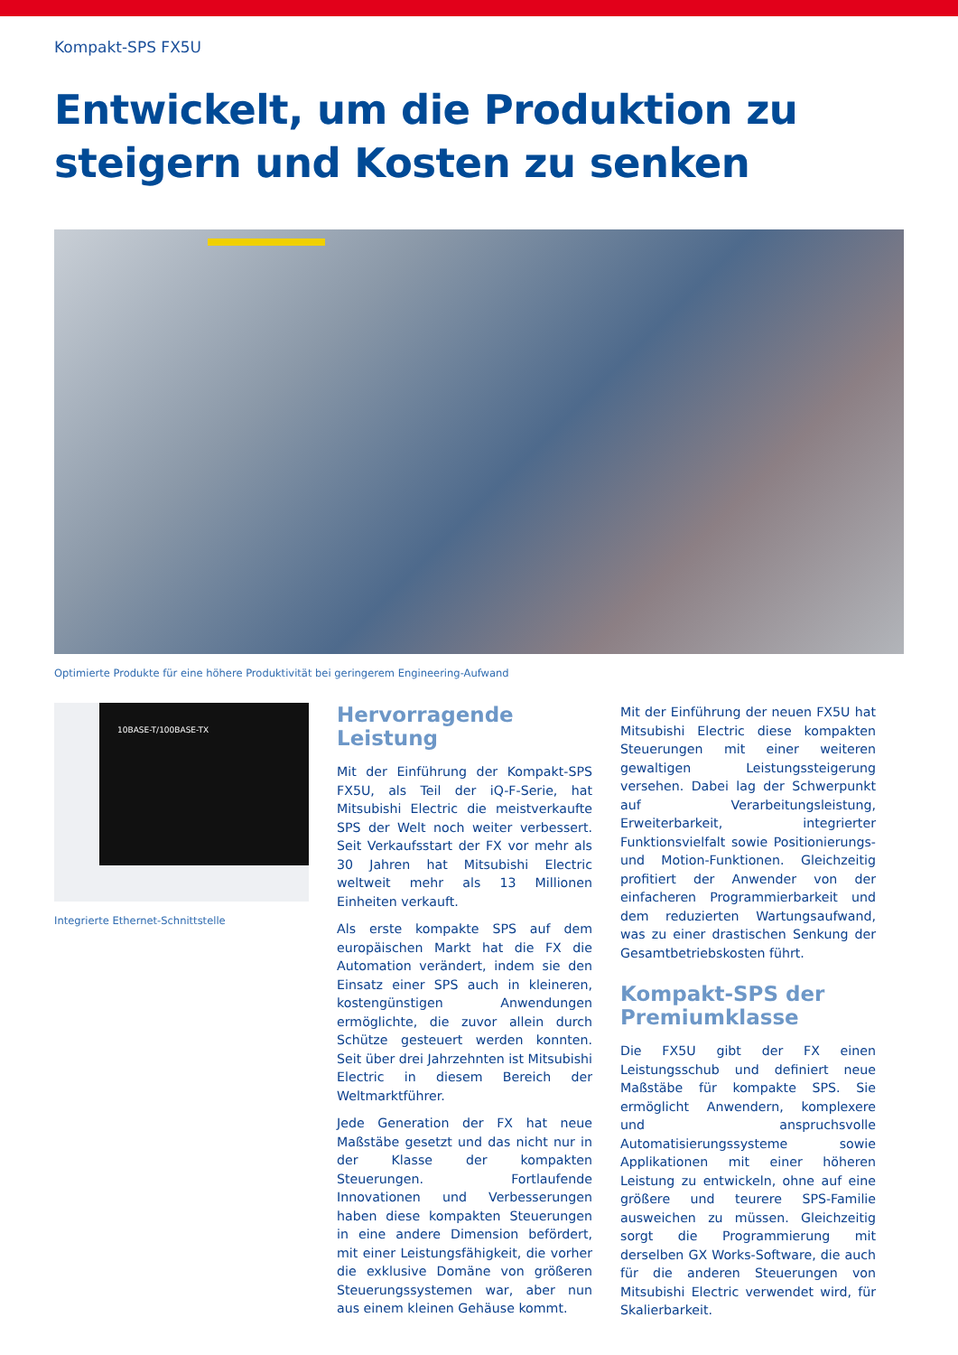Kompakt-SPS FX5U
Entwickelt, um die Produktion zu
steigern und Kosten zu senken
Optimierte Produkte für eine höhere Produktivität bei geringerem Engineering-Aufwand
10BASE-T/100BASE-TX
Integrierte Ethernet-Schnittstelle
Hervorragende Leistung
Mit der Einführung der Kompakt-SPS FX5U, als Teil der iQ-F-Serie, hat Mitsubishi Electric die meistverkaufte SPS der Welt noch weiter verbessert. Seit Verkaufsstart der FX vor mehr als 30 Jahren hat Mitsubishi Electric weltweit mehr als 13 Millionen Einheiten verkauft.
Als erste kompakte SPS auf dem europäischen Markt hat die FX die Automation verändert, indem sie den Einsatz einer SPS auch in kleineren, kostengünstigen Anwendungen ermöglichte, die zuvor allein durch Schütze gesteuert werden konnten. Seit über drei Jahrzehnten ist Mitsubishi Electric in diesem Bereich der Weltmarktführer.
Jede Generation der FX hat neue Maßstäbe gesetzt und das nicht nur in der Klasse der kompakten Steuerungen. Fortlaufende Innovationen und Verbesserungen haben diese kompakten Steuerungen in eine andere Dimension befördert, mit einer Leistungsfähigkeit, die vorher die exklusive Domäne von größeren Steuerungssystemen war, aber nun aus einem kleinen Gehäuse kommt.
Mit der Einführung der neuen FX5U hat Mitsubishi Electric diese kompakten Steuerungen mit einer weiteren gewaltigen Leistungssteigerung versehen. Dabei lag der Schwerpunkt auf Verarbeitungsleistung, Erweiterbarkeit, integrierter Funktionsvielfalt sowie Positionierungs- und Motion-Funktionen. Gleichzeitig profitiert der Anwender von der einfacheren Programmierbarkeit und dem reduzierten Wartungsaufwand, was zu einer drastischen Senkung der Gesamtbetriebskosten führt.
Kompakt-SPS der Premiumklasse
Die FX5U gibt der FX einen Leistungsschub und definiert neue Maßstäbe für kompakte SPS. Sie ermöglicht Anwendern, komplexere und anspruchsvolle Automatisierungssysteme sowie Applikationen mit einer höheren Leistung zu entwickeln, ohne auf eine größere und teurere SPS-Familie ausweichen zu müssen. Gleichzeitig sorgt die Programmierung mit derselben GX Works-Software, die auch für die anderen Steuerungen von Mitsubishi Electric verwendet wird, für Skalierbarkeit.